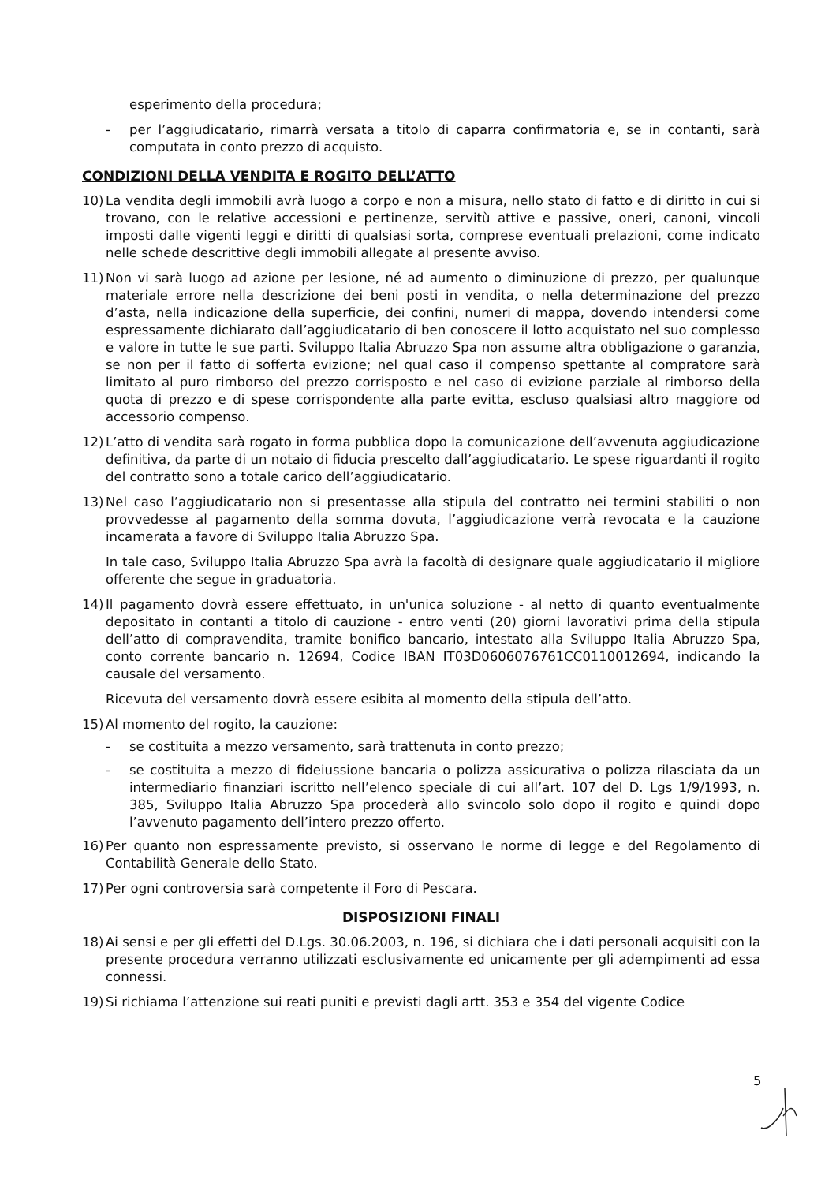esperimento della procedura;
- per l’aggiudicatario, rimarrà versata a titolo di caparra confirmatoria e, se in contanti, sarà computata in conto prezzo di acquisto.
CONDIZIONI DELLA VENDITA E ROGITO DELL’ATTO
10) La vendita degli immobili avrà luogo a corpo e non a misura, nello stato di fatto e di diritto in cui si trovano, con le relative accessioni e pertinenze, servitù attive e passive, oneri, canoni, vincoli imposti dalle vigenti leggi e diritti di qualsiasi sorta, comprese eventuali prelazioni, come indicato nelle schede descrittive degli immobili allegate al presente avviso.
11) Non vi sarà luogo ad azione per lesione, né ad aumento o diminuzione di prezzo, per qualunque materiale errore nella descrizione dei beni posti in vendita, o nella determinazione del prezzo d’asta, nella indicazione della superficie, dei confini, numeri di mappa, dovendo intendersi come espressamente dichiarato dall’aggiudicatario di ben conoscere il lotto acquistato nel suo complesso e valore in tutte le sue parti. Sviluppo Italia Abruzzo Spa non assume altra obbligazione o garanzia, se non per il fatto di sofferta evizione; nel qual caso il compenso spettante al compratore sarà limitato al puro rimborso del prezzo corrisposto e nel caso di evizione parziale al rimborso della quota di prezzo e di spese corrispondente alla parte evitta, escluso qualsiasi altro maggiore od accessorio compenso.
12) L’atto di vendita sarà rogato in forma pubblica dopo la comunicazione dell’avvenuta aggiudicazione definitiva, da parte di un notaio di fiducia prescelto dall’aggiudicatario. Le spese riguardanti il rogito del contratto sono a totale carico dell’aggiudicatario.
13) Nel caso l’aggiudicatario non si presentasse alla stipula del contratto nei termini stabiliti o non provvedesse al pagamento della somma dovuta, l’aggiudicazione verrà revocata e la cauzione incamerata a favore di Sviluppo Italia Abruzzo Spa.
In tale caso, Sviluppo Italia Abruzzo Spa avrà la facoltà di designare quale aggiudicatario il migliore offerente che segue in graduatoria.
14) Il pagamento dovrà essere effettuato, in un'unica soluzione - al netto di quanto eventualmente depositato in contanti a titolo di cauzione - entro venti (20) giorni lavorativi prima della stipula dell’atto di compravendita, tramite bonifico bancario, intestato alla Sviluppo Italia Abruzzo Spa, conto corrente bancario n. 12694, Codice IBAN IT03D0606076761CC0110012694, indicando la causale del versamento.
Ricevuta del versamento dovrà essere esibita al momento della stipula dell’atto.
15) Al momento del rogito, la cauzione:
- se costituita a mezzo versamento, sarà trattenuta in conto prezzo;
- se costituita a mezzo di fideiussione bancaria o polizza assicurativa o polizza rilasciata da un intermediario finanziari iscritto nell’elenco speciale di cui all’art. 107 del D. Lgs 1/9/1993, n. 385, Sviluppo Italia Abruzzo Spa procederà allo svincolo solo dopo il rogito e quindi dopo l’avvenuto pagamento dell’intero prezzo offerto.
16) Per quanto non espressamente previsto, si osservano le norme di legge e del Regolamento di Contabilità Generale dello Stato.
17) Per ogni controversia sarà competente il Foro di Pescara.
DISPOSIZIONI FINALI
18) Ai sensi e per gli effetti del D.Lgs. 30.06.2003, n. 196, si dichiara che i dati personali acquisiti con la presente procedura verranno utilizzati esclusivamente ed unicamente per gli adempimenti ad essa connessi.
19) Si richiama l’attenzione sui reati puniti e previsti dagli artt. 353 e 354 del vigente Codice
5